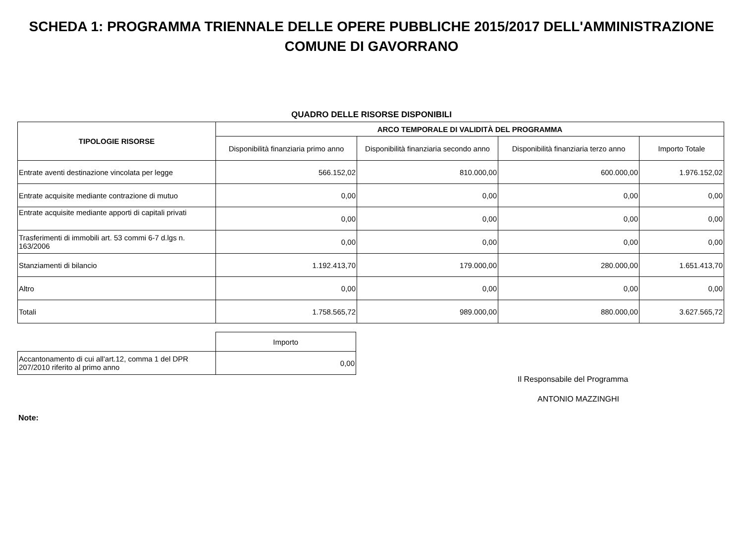SCHEDA 1: PROGRAMMA TRIENNALE DELLE OPERE PUBBLICHE 2015/2017 DELL'AMMINISTRAZIONE
COMUNE DI GAVORRANO
QUADRO DELLE RISORSE DISPONIBILI
| TIPOLOGIE RISORSE | ARCO TEMPORALE DI VALIDITÀ DEL PROGRAMMA | | | |
| --- | --- | --- | --- | --- |
| | Disponibilità finanziaria primo anno | Disponibilità finanziaria secondo anno | Disponibilità finanziaria terzo anno | Importo Totale |
| Entrate aventi destinazione vincolata per legge | 566.152,02 | 810.000,00 | 600.000,00 | 1.976.152,02 |
| Entrate acquisite mediante contrazione di mutuo | 0,00 | 0,00 | 0,00 | 0,00 |
| Entrate acquisite mediante apporti di capitali privati | 0,00 | 0,00 | 0,00 | 0,00 |
| Trasferimenti di immobili art. 53 commi 6-7 d.lgs n. 163/2006 | 0,00 | 0,00 | 0,00 | 0,00 |
| Stanziamenti di bilancio | 1.192.413,70 | 179.000,00 | 280.000,00 | 1.651.413,70 |
| Altro | 0,00 | 0,00 | 0,00 | 0,00 |
| Totali | 1.758.565,72 | 989.000,00 | 880.000,00 | 3.627.565,72 |
| | Importo |
| Accantonamento di cui all'art.12, comma 1 del DPR 207/2010 riferito al primo anno | 0,00 |
Il Responsabile del Programma
ANTONIO MAZZINGHI
Note: